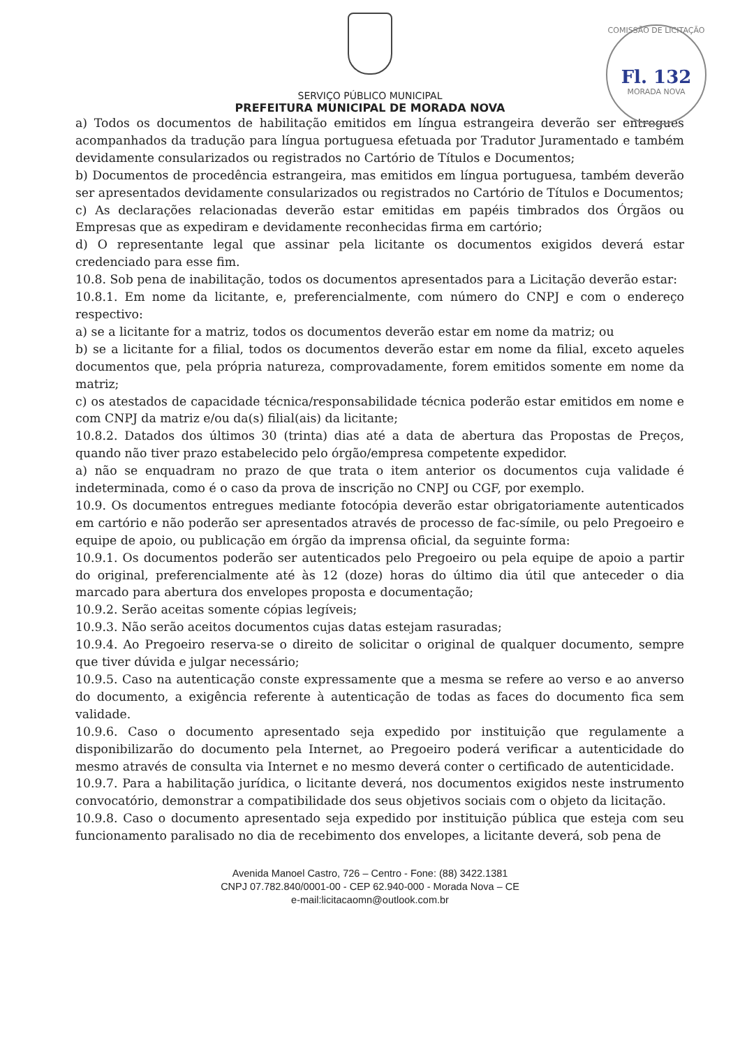COMISSÃO DE LICITAÇÃO
Fl. 132
MORADA NOVA
SERVIÇO PÚBLICO MUNICIPAL
PREFEITURA MUNICIPAL DE MORADA NOVA
a) Todos os documentos de habilitação emitidos em língua estrangeira deverão ser entregues acompanhados da tradução para língua portuguesa efetuada por Tradutor Juramentado e também devidamente consularizados ou registrados no Cartório de Títulos e Documentos;
b) Documentos de procedência estrangeira, mas emitidos em língua portuguesa, também deverão ser apresentados devidamente consularizados ou registrados no Cartório de Títulos e Documentos;
c) As declarações relacionadas deverão estar emitidas em papéis timbrados dos Órgãos ou Empresas que as expediram e devidamente reconhecidas firma em cartório;
d) O representante legal que assinar pela licitante os documentos exigidos deverá estar credenciado para esse fim.
10.8. Sob pena de inabilitação, todos os documentos apresentados para a Licitação deverão estar:
10.8.1. Em nome da licitante, e, preferencialmente, com número do CNPJ e com o endereço respectivo:
a) se a licitante for a matriz, todos os documentos deverão estar em nome da matriz; ou
b) se a licitante for a filial, todos os documentos deverão estar em nome da filial, exceto aqueles documentos que, pela própria natureza, comprovadamente, forem emitidos somente em nome da matriz;
c) os atestados de capacidade técnica/responsabilidade técnica poderão estar emitidos em nome e com CNPJ da matriz e/ou da(s) filial(ais) da licitante;
10.8.2. Datados dos últimos 30 (trinta) dias até a data de abertura das Propostas de Preços, quando não tiver prazo estabelecido pelo órgão/empresa competente expedidor.
a) não se enquadram no prazo de que trata o item anterior os documentos cuja validade é indeterminada, como é o caso da prova de inscrição no CNPJ ou CGF, por exemplo.
10.9. Os documentos entregues mediante fotocópia deverão estar obrigatoriamente autenticados em cartório e não poderão ser apresentados através de processo de fac-símile, ou pelo Pregoeiro e equipe de apoio, ou publicação em órgão da imprensa oficial, da seguinte forma:
10.9.1. Os documentos poderão ser autenticados pelo Pregoeiro ou pela equipe de apoio a partir do original, preferencialmente até às 12 (doze) horas do último dia útil que anteceder o dia marcado para abertura dos envelopes proposta e documentação;
10.9.2. Serão aceitas somente cópias legíveis;
10.9.3. Não serão aceitos documentos cujas datas estejam rasuradas;
10.9.4. Ao Pregoeiro reserva-se o direito de solicitar o original de qualquer documento, sempre que tiver dúvida e julgar necessário;
10.9.5. Caso na autenticação conste expressamente que a mesma se refere ao verso e ao anverso do documento, a exigência referente à autenticação de todas as faces do documento fica sem validade.
10.9.6. Caso o documento apresentado seja expedido por instituição que regulamente a disponibilizarão do documento pela Internet, ao Pregoeiro poderá verificar a autenticidade do mesmo através de consulta via Internet e no mesmo deverá conter o certificado de autenticidade.
10.9.7. Para a habilitação jurídica, o licitante deverá, nos documentos exigidos neste instrumento convocatório, demonstrar a compatibilidade dos seus objetivos sociais com o objeto da licitação.
10.9.8. Caso o documento apresentado seja expedido por instituição pública que esteja com seu funcionamento paralisado no dia de recebimento dos envelopes, a licitante deverá, sob pena de
Avenida Manoel Castro, 726 – Centro - Fone: (88) 3422.1381
CNPJ 07.782.840/0001-00 - CEP 62.940-000 - Morada Nova – CE
e-mail:licitacaomn@outlook.com.br